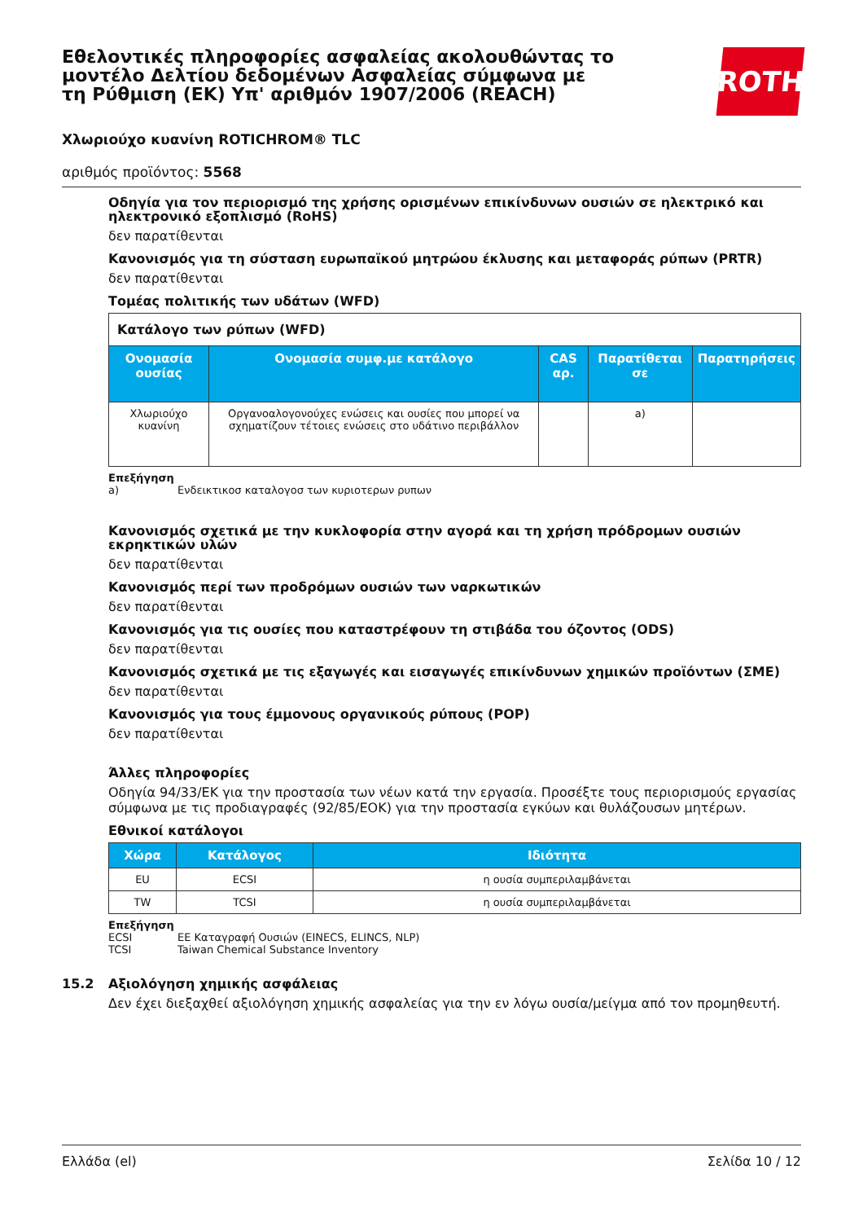Εθελοντικές πληροφορίες ασφαλείας ακολουθώντας το μοντέλο Δελτίου δεδομένων Ασφαλείας σύμφωνα με τη Ρύθμιση (ΕΚ) Υπ' αριθμόν 1907/2006 (REACH)
ROTH
Χλωριούχο κυανίνη ROTICHROM® TLC
αριθμός προϊόντος: 5568
Οδηγία για τον περιορισμό της χρήσης ορισμένων επικίνδυνων ουσιών σε ηλεκτρικό και ηλεκτρονικό εξοπλισμό (RoHS)
δεν παρατίθενται
Κανονισμός για τη σύσταση ευρωπαϊκού μητρώου έκλυσης και μεταφοράς ρύπων (PRTR)
δεν παρατίθενται
Τομέας πολιτικής των υδάτων (WFD)
| Κατάλογο των ρύπων (WFD) | | | | |
| Ονομασία ουσίας | Ονομασία συμφ.με κατάλογο | CAS αρ. | Παρατίθεται σε | Παρατηρήσεις |
| Χλωριούχο κυανίνη | Οργανοαλογονούχες ενώσεις και ουσίες που μπορεί να σχηματίζουν τέτοιες ενώσεις στο υδάτινο περιβάλλον | | a) | |
Επεξήγηση
a) Ενδεικτικοσ καταλογοσ των κυριοτερων ρυπων
Κανονισμός σχετικά με την κυκλοφορία στην αγορά και τη χρήση πρόδρομων ουσιών εκρηκτικών υλών
δεν παρατίθενται
Κανονισμός περί των προδρόμων ουσιών των ναρκωτικών
δεν παρατίθενται
Κανονισμός για τις ουσίες που καταστρέφουν τη στιβάδα του όζοντος (ODS)
δεν παρατίθενται
Κανονισμός σχετικά με τις εξαγωγές και εισαγωγές επικίνδυνων χημικών προϊόντων (ΣΜΕ)
δεν παρατίθενται
Κανονισμός για τους έμμονους οργανικούς ρύπους (POP)
δεν παρατίθενται
Άλλες πληροφορίες
Οδηγία 94/33/ΕΚ για την προστασία των νέων κατά την εργασία. Προσέξτε τους περιορισμούς εργασίας σύμφωνα με τις προδιαγραφές (92/85/ΕΟΚ) για την προστασία εγκύων και θυλάζουσων μητέρων.
Εθνικοί κατάλογοι
| Χώρα | Κατάλογος | Ιδιότητα |
| --- | --- | --- |
| EU | ECSI | η ουσία συμπεριλαμβάνεται |
| TW | TCSI | η ουσία συμπεριλαμβάνεται |
Επεξήγηση
ECSI ΕΕ Καταγραφή Ουσιών (EINECS, ELINCS, NLP)
TCSI Taiwan Chemical Substance Inventory
15.2 Αξιολόγηση χημικής ασφάλειας
Δεν έχει διεξαχθεί αξιολόγηση χημικής ασφαλείας για την εν λόγω ουσία/μείγμα από τον προμηθευτή.
Ελλάδα (el) Σελίδα 10 / 12